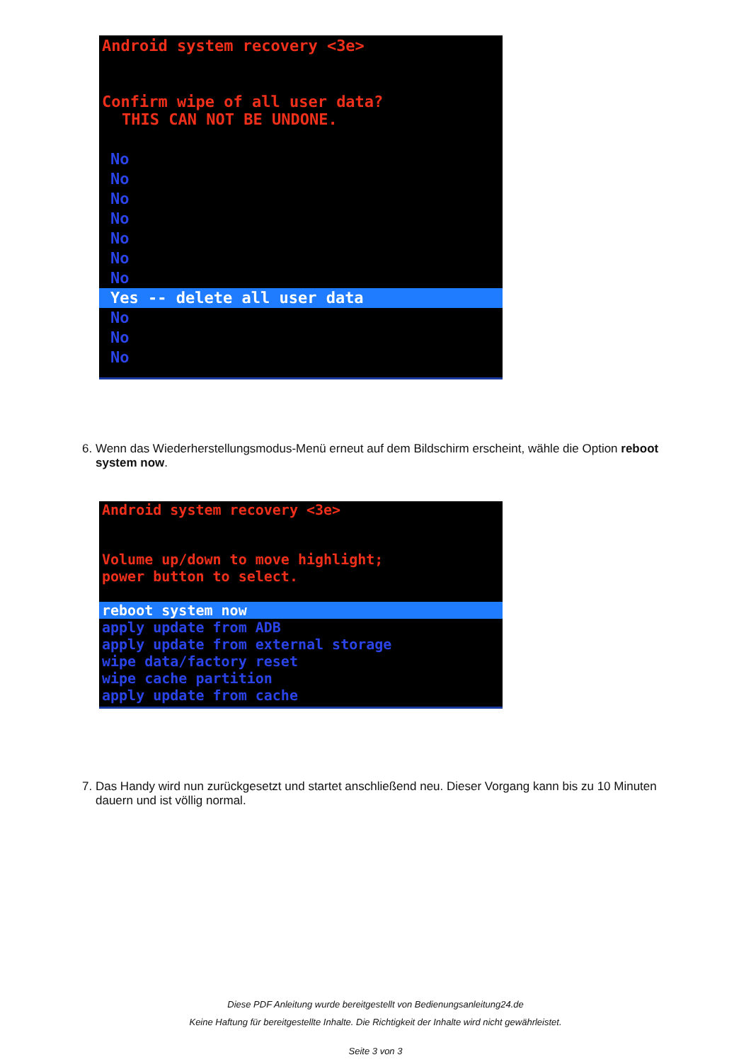Android system recovery <3e>
Confirm wipe of all user data?
THIS CAN NOT BE UNDONE.
No
No
No
No
No
No
No
Yes -- delete all user data
No
No
No
6. Wenn das Wiederherstellungsmodus-Menü erneut auf dem Bildschirm erscheint, wähle die Option reboot system now.
Android system recovery <3e>
Volume up/down to move highlight;
power button to select.
reboot system now
apply update from ADB
apply update from external storage
wipe data/factory reset
wipe cache partition
apply update from cache
7. Das Handy wird nun zurückgesetzt und startet anschließend neu. Dieser Vorgang kann bis zu 10 Minuten dauern und ist völlig normal.
Diese PDF Anleitung wurde bereitgestellt von Bedienungsanleitung24.de
Keine Haftung für bereitgestellte Inhalte. Die Richtigkeit der Inhalte wird nicht gewährleistet.
Seite 3 von 3